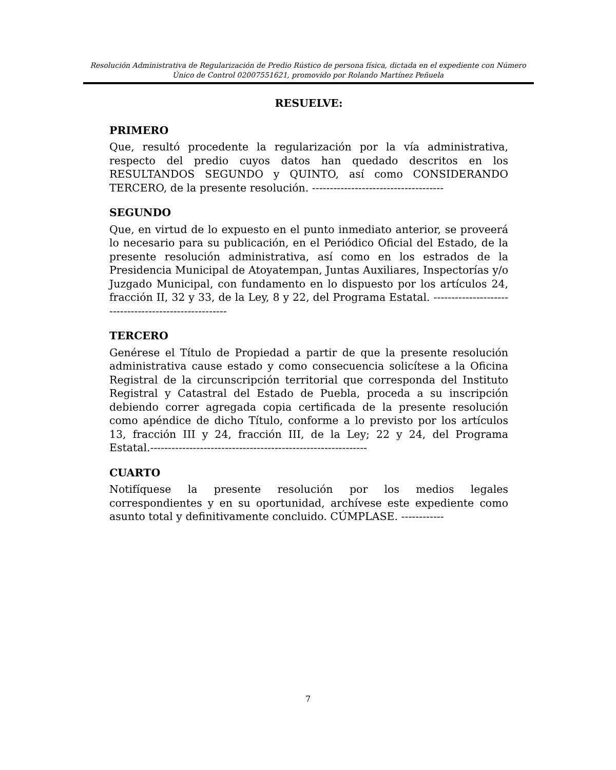Resolución Administrativa de Regularización de Predio Rústico de persona física, dictada en el expediente con Número Único de Control 02007551621, promovido por Rolando Martínez Peñuela
RESUELVE:
PRIMERO
Que, resultó procedente la regularización por la vía administrativa, respecto del predio cuyos datos han quedado descritos en los RESULTANDOS SEGUNDO y QUINTO, así como CONSIDERANDO TERCERO, de la presente resolución. -------------------------------------
SEGUNDO
Que, en virtud de lo expuesto en el punto inmediato anterior, se proveerá lo necesario para su publicación, en el Periódico Oficial del Estado, de la presente resolución administrativa, así como en los estrados de la Presidencia Municipal de Atoyatempan, Juntas Auxiliares, Inspectorías y/o Juzgado Municipal, con fundamento en lo dispuesto por los artículos 24, fracción II, 32 y 33, de la Ley, 8 y 22, del Programa Estatal. ------------------------------------------------------
TERCERO
Genérese el Título de Propiedad a partir de que la presente resolución administrativa cause estado y como consecuencia solicítese a la Oficina Registral de la circunscripción territorial que corresponda del Instituto Registral y Catastral del Estado de Puebla, proceda a su inscripción debiendo correr agregada copia certificada de la presente resolución como apéndice de dicho Título, conforme a lo previsto por los artículos 13, fracción III y 24, fracción III, de la Ley; 22 y 24, del Programa Estatal.-------------------------------------------------------------
CUARTO
Notifíquese la presente resolución por los medios legales correspondientes y en su oportunidad, archívese este expediente como asunto total y definitivamente concluido. CÚMPLASE. ------------
7